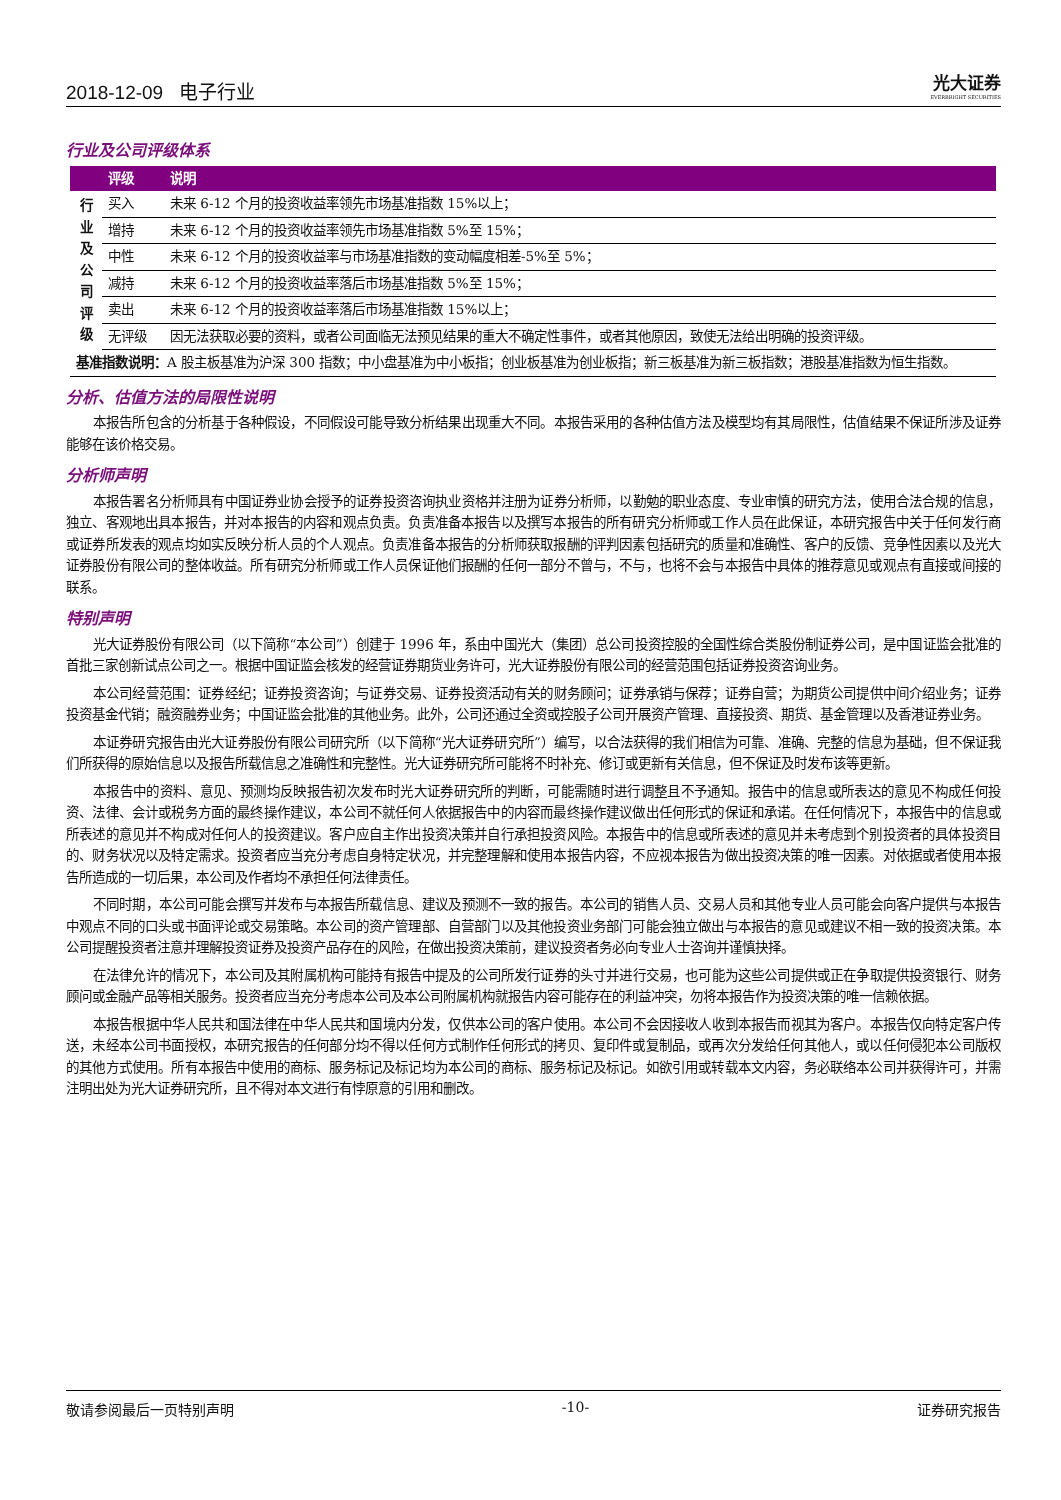2018-12-09 电子行业
光大证券
EVERBRIGHT SECURITIES
行业及公司评级体系
| | 评级 | 说明 |
| --- | --- | --- |
| 行 业 及 公 司 评 级 | 买入 | 未来 6-12 个月的投资收益率领先市场基准指数 15%以上； |
| | 增持 | 未来 6-12 个月的投资收益率领先市场基准指数 5%至 15%； |
| | 中性 | 未来 6-12 个月的投资收益率与市场基准指数的变动幅度相差-5%至 5%； |
| | 减持 | 未来 6-12 个月的投资收益率落后市场基准指数 5%至 15%； |
| | 卖出 | 未来 6-12 个月的投资收益率落后市场基准指数 15%以上； |
| | 无评级 | 因无法获取必要的资料，或者公司面临无法预见结果的重大不确定性事件，或者其他原因，致使无法给出明确的投资评级。 |
| 基准指数说明： A 股主板基准为沪深 300 指数；中小盘基准为中小板指；创业板基准为创业板指；新三板基准为新三板指数；港股基准指数为恒生指数。 | | |
分析、估值方法的局限性说明
本报告所包含的分析基于各种假设，不同假设可能导致分析结果出现重大不同。本报告采用的各种估值方法及模型均有其局限性，估值结果不保证所涉及证券能够在该价格交易。
分析师声明
本报告署名分析师具有中国证券业协会授予的证券投资咨询执业资格并注册为证券分析师，以勤勉的职业态度、专业审慎的研究方法，使用合法合规的信息，独立、客观地出具本报告，并对本报告的内容和观点负责。负责准备本报告以及撰写本报告的所有研究分析师或工作人员在此保证，本研究报告中关于任何发行商或证券所发表的观点均如实反映分析人员的个人观点。负责准备本报告的分析师获取报酬的评判因素包括研究的质量和准确性、客户的反馈、竞争性因素以及光大证券股份有限公司的整体收益。所有研究分析师或工作人员保证他们报酬的任何一部分不曾与，不与，也将不会与本报告中具体的推荐意见或观点有直接或间接的联系。
特别声明
光大证券股份有限公司（以下简称“本公司”）创建于 1996 年，系由中国光大（集团）总公司投资控股的全国性综合类股份制证券公司，是中国证监会批准的首批三家创新试点公司之一。根据中国证监会核发的经营证券期货业务许可，光大证券股份有限公司的经营范围包括证券投资咨询业务。
本公司经营范围：证券经纪；证券投资咨询；与证券交易、证券投资活动有关的财务顾问；证券承销与保荐；证券自营；为期货公司提供中间介绍业务；证券投资基金代销；融资融券业务；中国证监会批准的其他业务。此外，公司还通过全资或控股子公司开展资产管理、直接投资、期货、基金管理以及香港证券业务。
本证券研究报告由光大证券股份有限公司研究所（以下简称“光大证券研究所”）编写，以合法获得的我们相信为可靠、准确、完整的信息为基础，但不保证我们所获得的原始信息以及报告所载信息之准确性和完整性。光大证券研究所可能将不时补充、修订或更新有关信息，但不保证及时发布该等更新。
本报告中的资料、意见、预测均反映报告初次发布时光大证券研究所的判断，可能需随时进行调整且不予通知。报告中的信息或所表达的意见不构成任何投资、法律、会计或税务方面的最终操作建议，本公司不就任何人依据报告中的内容而最终操作建议做出任何形式的保证和承诺。在任何情况下，本报告中的信息或所表述的意见并不构成对任何人的投资建议。客户应自主作出投资决策并自行承担投资风险。本报告中的信息或所表述的意见并未考虑到个别投资者的具体投资目的、财务状况以及特定需求。投资者应当充分考虑自身特定状况，并完整理解和使用本报告内容，不应视本报告为做出投资决策的唯一因素。对依据或者使用本报告所造成的一切后果，本公司及作者均不承担任何法律责任。
不同时期，本公司可能会撰写并发布与本报告所载信息、建议及预测不一致的报告。本公司的销售人员、交易人员和其他专业人员可能会向客户提供与本报告中观点不同的口头或书面评论或交易策略。本公司的资产管理部、自营部门以及其他投资业务部门可能会独立做出与本报告的意见或建议不相一致的投资决策。本公司提醒投资者注意并理解投资证券及投资产品存在的风险，在做出投资决策前，建议投资者务必向专业人士咨询并谨慎抉择。
在法律允许的情况下，本公司及其附属机构可能持有报告中提及的公司所发行证券的头寸并进行交易，也可能为这些公司提供或正在争取提供投资银行、财务顾问或金融产品等相关服务。投资者应当充分考虑本公司及本公司附属机构就报告内容可能存在的利益冲突，勿将本报告作为投资决策的唯一信赖依据。
本报告根据中华人民共和国法律在中华人民共和国境内分发，仅供本公司的客户使用。本公司不会因接收人收到本报告而视其为客户。本报告仅向特定客户传送，未经本公司书面授权，本研究报告的任何部分均不得以任何方式制作任何形式的拷贝、复印件或复制品，或再次分发给任何其他人，或以任何侵犯本公司版权的其他方式使用。所有本报告中使用的商标、服务标记及标记均为本公司的商标、服务标记及标记。如欲引用或转载本文内容，务必联络本公司并获得许可，并需注明出处为光大证券研究所，且不得对本文进行有悖原意的引用和删改。
敬请参阅最后一页特别声明 -10- 证券研究报告